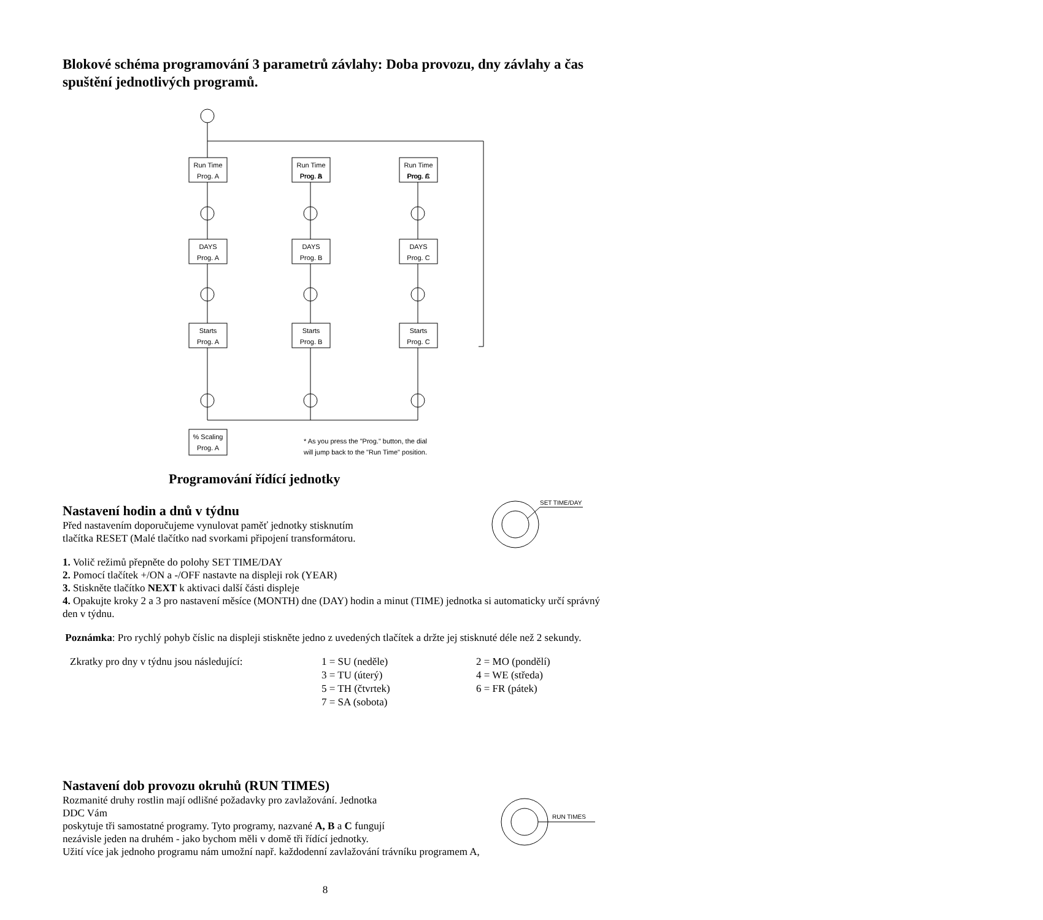Blokové schéma programování 3 parametrů závlahy: Doba provozu, dny závlahy a čas spuštění jednotlivých programů.
Run Time
Prog. A
DAYS
Starts
Prog. A
Prog. A
Prog. B
Prog. B
Prog. B
Prog. C
Prog. C
Prog. C
% Scaling
Prog. A
* As you press the "Prog." button, the dial
will jump back to the "Run Time" position.
Programování řídící jednotky
Nastavení hodin a dnů v týdnu
Před nastavením doporučujeme vynulovat paměť jednotky stisknutím
tlačítka RESET (Malé tlačítko nad svorkami připojení transformátoru.
1. Volič režimů přepněte do polohy SET TIME/DAY
2. Pomocí tlačítek +/ON a -/OFF nastavte na displeji rok (YEAR)
3. Stiskněte tlačítko NEXT k aktivaci další části displeje
4. Opakujte kroky 2 a 3 pro nastavení měsíce (MONTH) dne (DAY) hodin a minut (TIME) jednotka si automaticky určí správný den v týdnu.
Poznámka: Pro rychlý pohyb číslic na displeji stiskněte jedno z uvedených tlačítek a držte jej stisknuté déle než 2 sekundy.
Zkratky pro dny v týdnu jsou následující:
1 = SU (neděle)
3 = TU (úterý)
5 = TH (čtvrtek)
7 = SA (sobota)
2 = MO (pondělí)
4 = WE (středa)
6 = FR (pátek)
SET TIME/DAY
Nastavení dob provozu okruhů (RUN TIMES)
Rozmanité druhy rostlin mají odlišné požadavky pro zavlažování. Jednotka
DDC Vám
poskytuje tři samostatné programy. Tyto programy, nazvané A, B a C fungují
nezávisle jeden na druhém - jako bychom měli v domě tři řídící jednotky.
Užití více jak jednoho programu nám umožní např. každodenní zavlažování trávníku programem A,
RUN TIMES
8